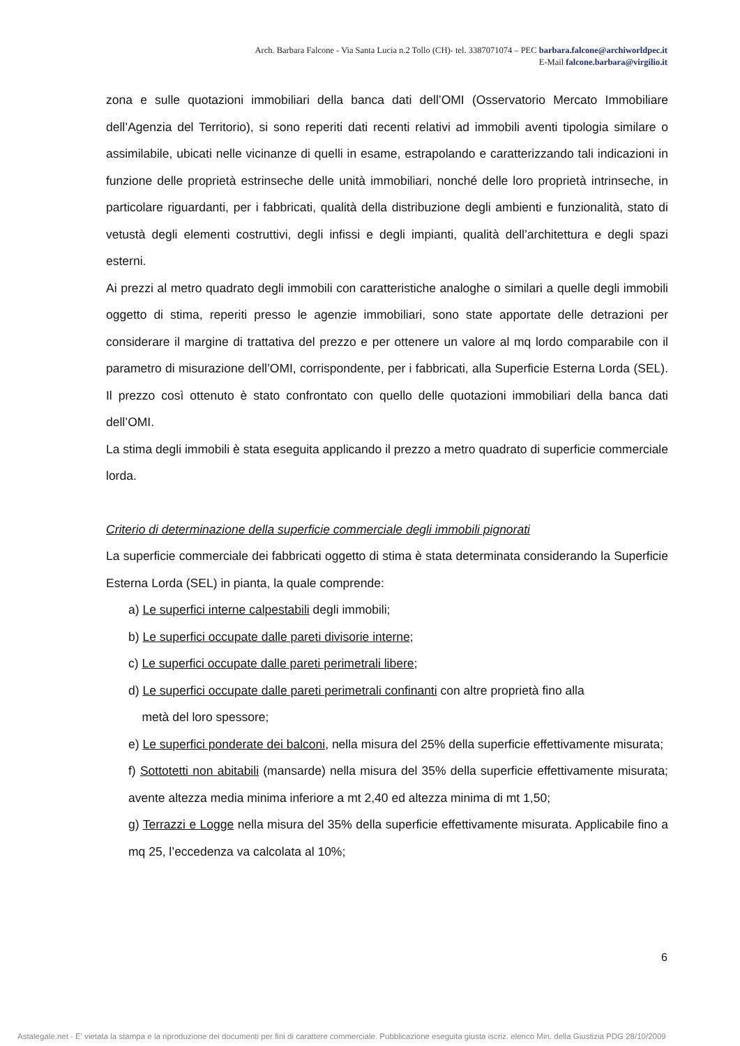Arch. Barbara Falcone - Via Santa Lucia n.2 Tollo (CH)- tel. 3387071074 – PEC barbara.falcone@archiworldpec.it
E-Mail falcone.barbara@virgilio.it
zona e sulle quotazioni immobiliari della banca dati dell’OMI (Osservatorio Mercato Immobiliare dell’Agenzia del Territorio), si sono reperiti dati recenti relativi ad immobili aventi tipologia similare o assimilabile, ubicati nelle vicinanze di quelli in esame, estrapolando e caratterizzando tali indicazioni in funzione delle proprietà estrinseche delle unità immobiliari, nonché delle loro proprietà intrinseche, in particolare riguardanti, per i fabbricati, qualità della distribuzione degli ambienti e funzionalità, stato di vetustà degli elementi costruttivi, degli infissi e degli impianti, qualità dell’architettura e degli spazi esterni.
Ai prezzi al metro quadrato degli immobili con caratteristiche analoghe o similari a quelle degli immobili oggetto di stima, reperiti presso le agenzie immobiliari, sono state apportate delle detrazioni per considerare il margine di trattativa del prezzo e per ottenere un valore al mq lordo comparabile con il parametro di misurazione dell’OMI, corrispondente, per i fabbricati, alla Superficie Esterna Lorda (SEL). Il prezzo così ottenuto è stato confrontato con quello delle quotazioni immobiliari della banca dati dell’OMI.
La stima degli immobili è stata eseguita applicando il prezzo a metro quadrato di superficie commerciale lorda.
Criterio di determinazione della superficie commerciale degli immobili pignorati
La superficie commerciale dei fabbricati oggetto di stima è stata determinata considerando la Superficie Esterna Lorda (SEL) in pianta, la quale comprende:
a) Le superfici interne calpestabili degli immobili;
b) Le superfici occupate dalle pareti divisorie interne;
c) Le superfici occupate dalle pareti perimetrali libere;
d) Le superfici occupate dalle pareti perimetrali confinanti con altre proprietà fino alla
metà del loro spessore;
e) Le superfici ponderate dei balconi, nella misura del 25% della superficie effettivamente misurata;
f) Sottotetti non abitabili (mansarde) nella misura del 35% della superficie effettivamente misurata; avente altezza media minima inferiore a mt 2,40 ed altezza minima di mt 1,50;
g) Terrazzi e Logge nella misura del 35% della superficie effettivamente misurata. Applicabile fino a mq 25, l’eccedenza va calcolata al 10%;
6
Astalegale.net - E' vietata la stampa e la riproduzione dei documenti per fini di carattere commerciale. Pubblicazione eseguita giusta iscriz. elenco Min. della Giustizia PDG 28/10/2009